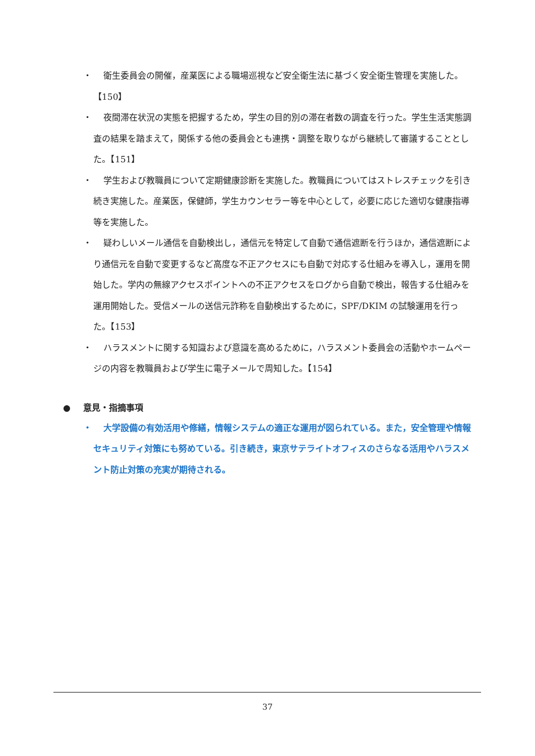・ 衛生委員会の開催，産業医による職場巡視など安全衛生法に基づく安全衛生管理を実施した。【150】
・ 夜間滞在状況の実態を把握するため，学生の目的別の滞在者数の調査を行った。学生生活実態調査の結果を踏まえて，関係する他の委員会とも連携・調整を取りながら継続して審議することとした。【151】
・ 学生および教職員について定期健康診断を実施した。教職員についてはストレスチェックを引き続き実施した。産業医，保健師，学生カウンセラー等を中心として，必要に応じた適切な健康指導等を実施した。
・ 疑わしいメール通信を自動検出し，通信元を特定して自動で通信遮断を行うほか，通信遮断により通信元を自動で変更するなど高度な不正アクセスにも自動で対応する仕組みを導入し，運用を開始した。学内の無線アクセスポイントへの不正アクセスをログから自動で検出，報告する仕組みを運用開始した。受信メールの送信元詐称を自動検出するために，SPF/DKIM の試験運用を行った。【153】
・ ハラスメントに関する知識および意識を高めるために，ハラスメント委員会の活動やホームページの内容を教職員および学生に電子メールで周知した。【154】
● 意見・指摘事項
・ 大学設備の有効活用や修繕，情報システムの適正な運用が図られている。また，安全管理や情報セキュリティ対策にも努めている。引き続き，東京サテライトオフィスのさらなる活用やハラスメント防止対策の充実が期待される。
37